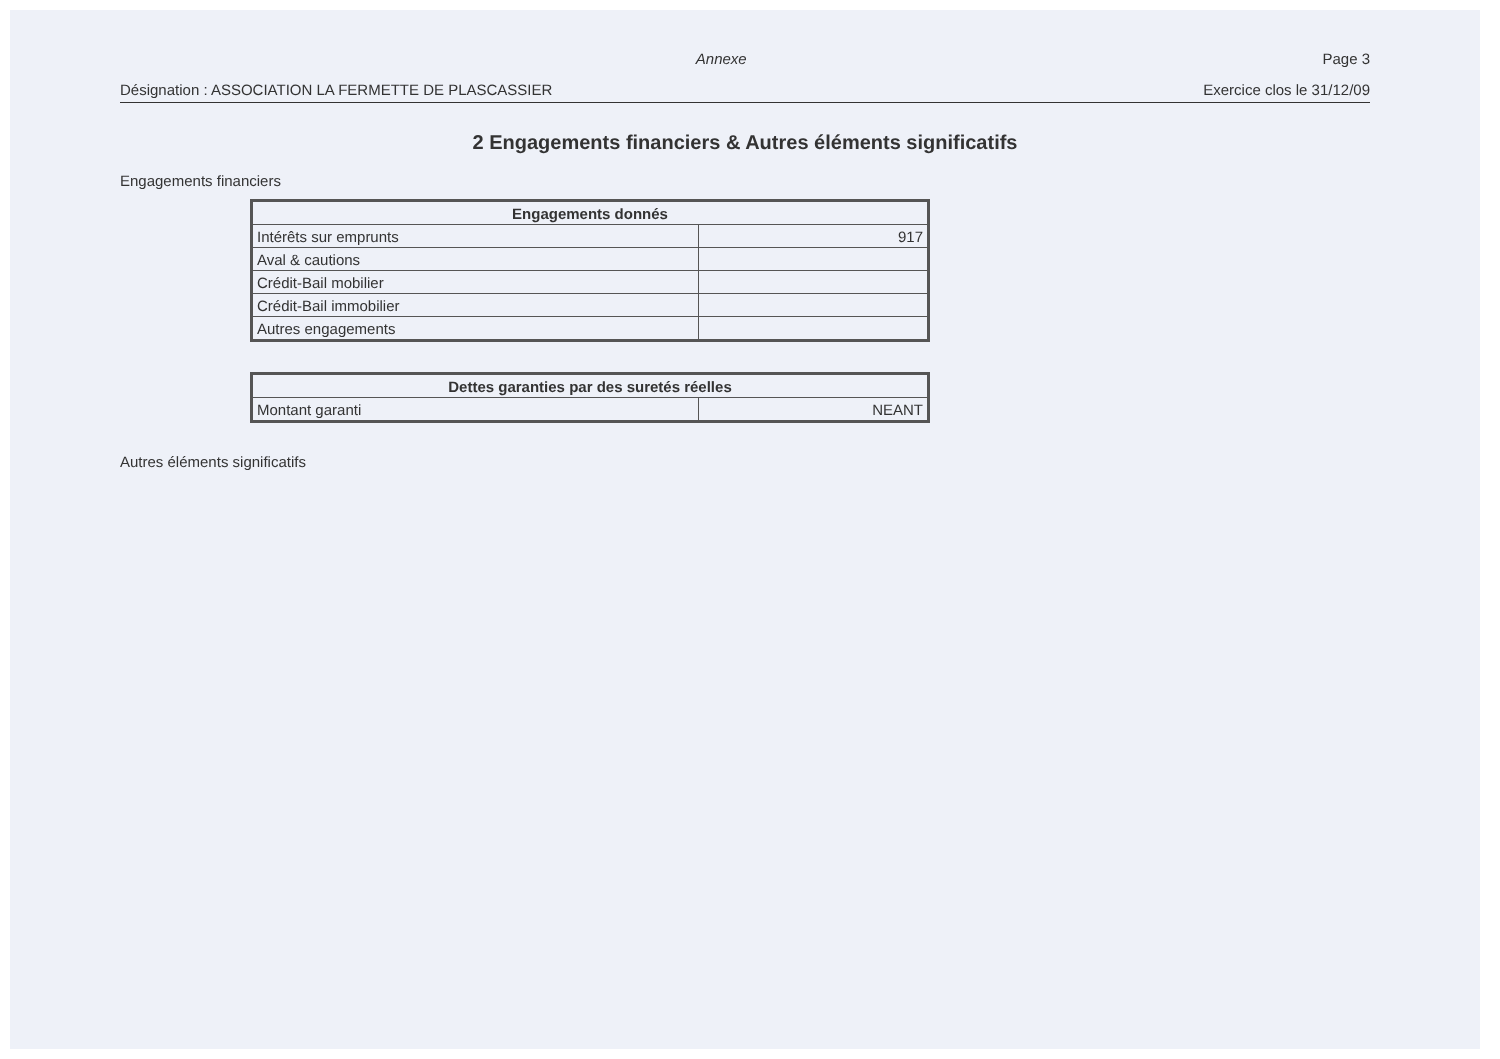Annexe Page 3
Désignation : ASSOCIATION LA FERMETTE DE PLASCASSIER Exercice clos le 31/12/09
2 Engagements financiers & Autres éléments significatifs
Engagements financiers
| Engagements donnés | |
| --- | --- |
| Intérêts sur emprunts | 917 |
| Aval & cautions | |
| Crédit-Bail mobilier | |
| Crédit-Bail immobilier | |
| Autres engagements | |
| Dettes garanties par des suretés réelles | |
| --- | --- |
| Montant garanti | NEANT |
Autres éléments significatifs